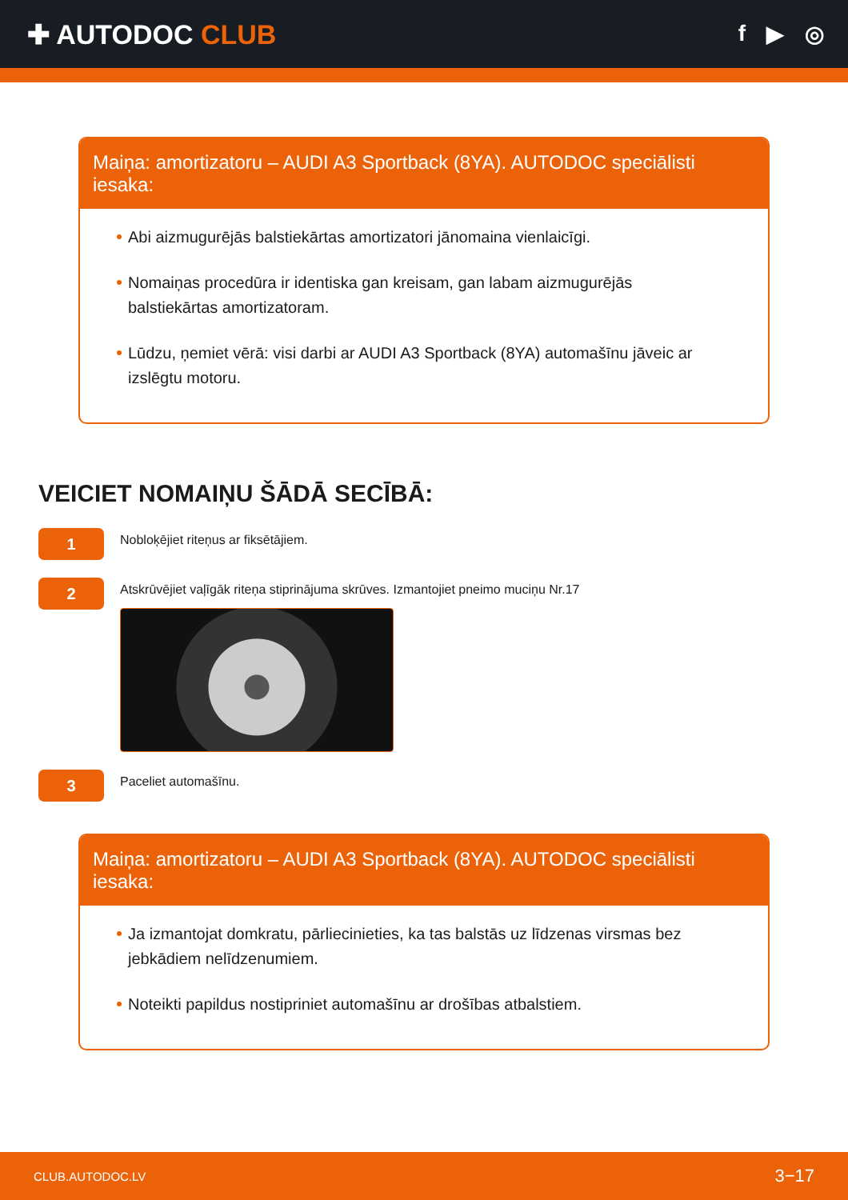✚ AUTODOC CLUB
f ▶ ◎
Maiņa: amortizatoru – AUDI A3 Sportback (8YA). AUTODOC speciālisti iesaka:
Abi aizmugurējās balstiekārtas amortizatori jānomaina vienlaicīgi.
Nomaiņas procedūra ir identiska gan kreisam, gan labam aizmugurējās balstiekārtas amortizatoram.
Lūdzu, ņemiet vērā: visi darbi ar AUDI A3 Sportback (8YA) automašīnu jāveic ar izslēgtu motoru.
VEICIET NOMAIŅU ŠĀDĀ SECĪBĀ:
1
Nobloķējiet riteņus ar fiksētājiem.
2
Atskrūvējiet vaļīgāk riteņa stiprinājuma skrūves. Izmantojiet pneimo muciņu Nr.17
3
Paceliet automašīnu.
Maiņa: amortizatoru – AUDI A3 Sportback (8YA). AUTODOC speciālisti iesaka:
Ja izmantojat domkratu, pārliecinieties, ka tas balstās uz līdzenas virsmas bez jebkādiem nelīdzenumiem.
Noteikti papildus nostipriniet automašīnu ar drošības atbalstiem.
CLUB.AUTODOC.LV 3−17